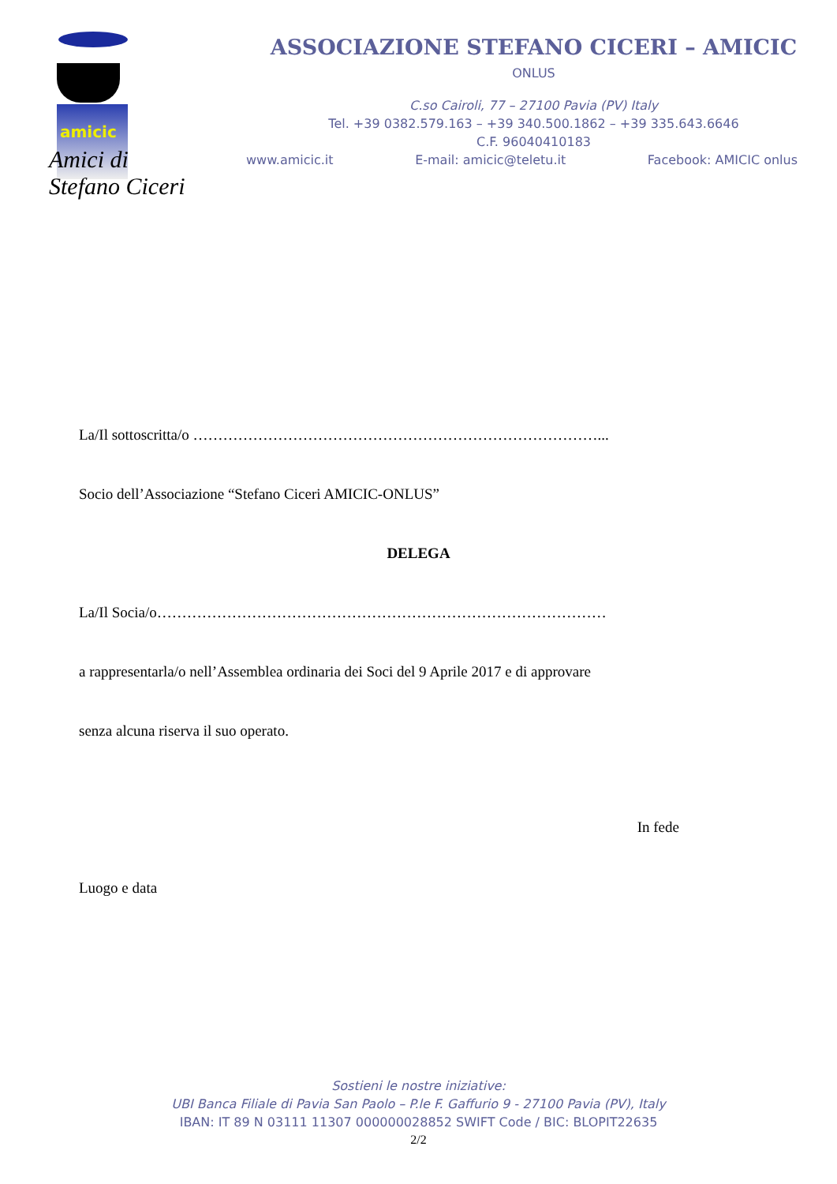amicic
Amici di
Stefano Ciceri
ASSOCIAZIONE STEFANO CICERI – AMICIC
ONLUS
C.so Cairoli, 77 – 27100 Pavia (PV) Italy
Tel. +39 0382.579.163 – +39 340.500.1862 – +39 335.643.6646
C.F. 96040410183
www.amicic.it E-mail: amicic@teletu.it Facebook: AMICIC onlus
La/Il sottoscritta/o ………………………………………………………………………...
Socio dell’Associazione “Stefano Ciceri AMICIC-ONLUS”
DELEGA
La/Il Socia/o………………………………………………………………………………
a rappresentarla/o nell’Assemblea ordinaria dei Soci del 9 Aprile 2017 e di approvare
senza alcuna riserva il suo operato.
In fede
Luogo e data
Sostieni le nostre iniziative:
UBI Banca Filiale di Pavia San Paolo – P.le F. Gaffurio 9 - 27100 Pavia (PV), Italy
IBAN: IT 89 N 03111 11307 000000028852 SWIFT Code / BIC: BLOPIT22635
2/2